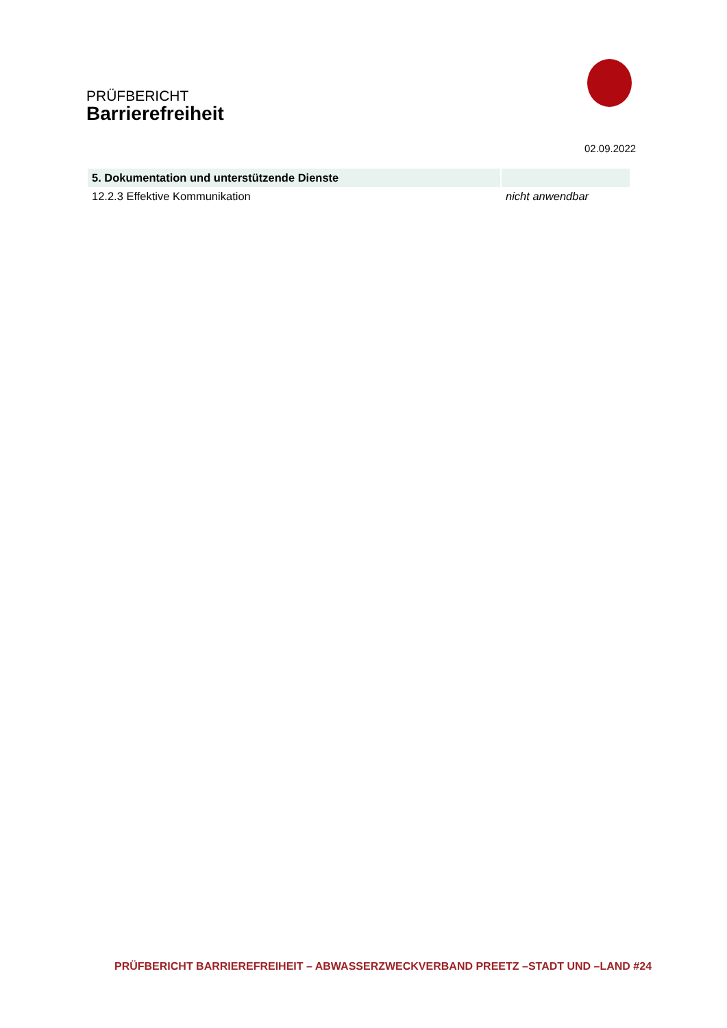PRÜFBERICHT
Barrierefreiheit
02.09.2022
| 5. Dokumentation und unterstützende Dienste | |
| --- | --- |
| 12.2.3 Effektive Kommunikation | nicht anwendbar |
PRÜFBERICHT BARRIEREFREIHEIT – ABWASSERZWECKVERBAND PREETZ –STADT UND –LAND #24